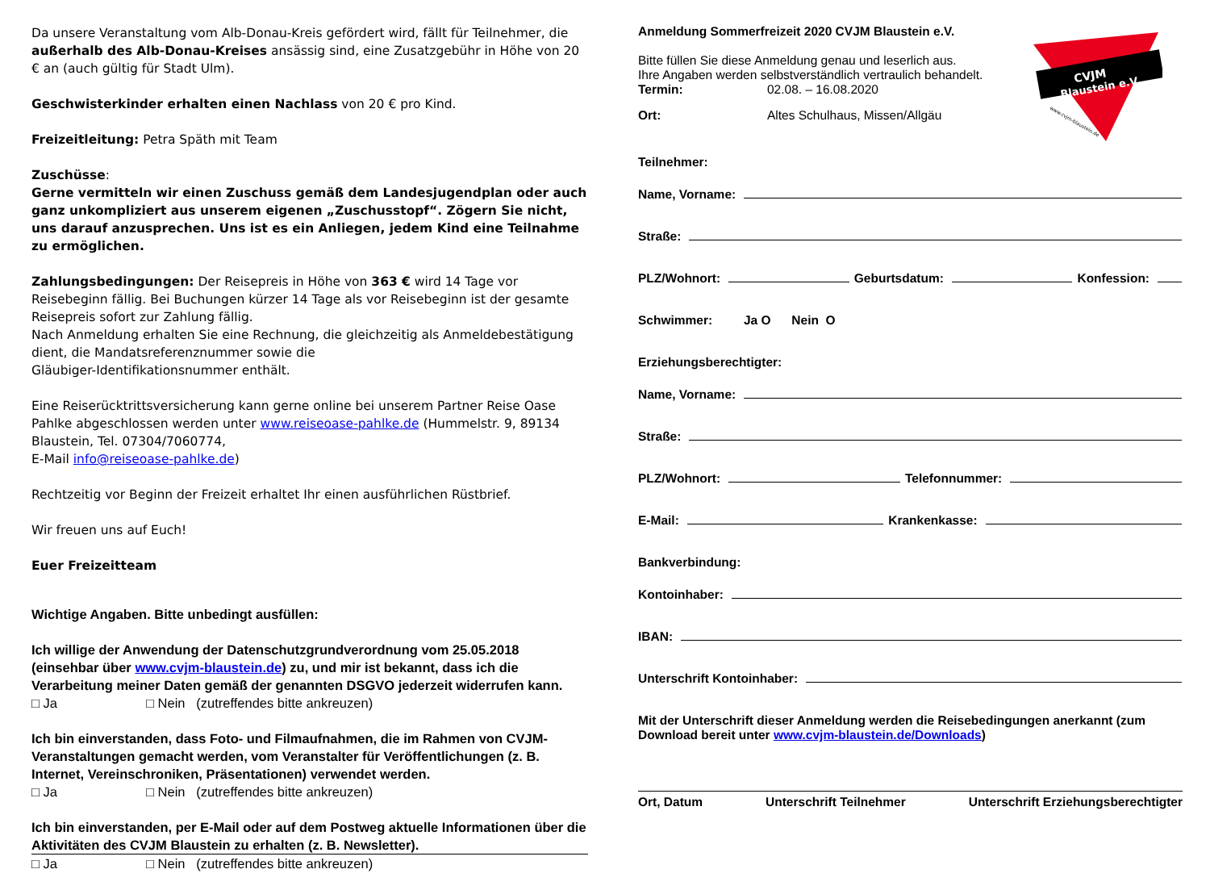Da unsere Veranstaltung vom Alb-Donau-Kreis gefördert wird, fällt für Teilnehmer, die außerhalb des Alb-Donau-Kreises ansässig sind, eine Zusatzgebühr in Höhe von 20 € an (auch gültig für Stadt Ulm).
Geschwisterkinder erhalten einen Nachlass von 20 € pro Kind.
Freizeitleitung: Petra Späth mit Team
Zuschüsse:
Gerne vermitteln wir einen Zuschuss gemäß dem Landesjugendplan oder auch ganz unkompliziert aus unserem eigenen „Zuschusstopf“. Zögern Sie nicht, uns darauf anzusprechen. Uns ist es ein Anliegen, jedem Kind eine Teilnahme zu ermöglichen.
Zahlungsbedingungen: Der Reisepreis in Höhe von 363 € wird 14 Tage vor Reisebeginn fällig. Bei Buchungen kürzer 14 Tage als vor Reisebeginn ist der gesamte Reisepreis sofort zur Zahlung fällig.
Nach Anmeldung erhalten Sie eine Rechnung, die gleichzeitig als Anmeldebestätigung dient, die Mandatsreferenznummer sowie die
Gläubiger-Identifikationsnummer enthält.
Eine Reiserücktrittsversicherung kann gerne online bei unserem Partner Reise Oase Pahlke abgeschlossen werden unter www.reiseoase-pahlke.de (Hummelstr. 9, 89134 Blaustein, Tel. 07304/7060774,
E-Mail info@reiseoase-pahlke.de)
Rechtzeitig vor Beginn der Freizeit erhaltet Ihr einen ausführlichen Rüstbrief.
Wir freuen uns auf Euch!
Euer Freizeitteam
Wichtige Angaben. Bitte unbedingt ausfüllen:
Ich willige der Anwendung der Datenschutzgrundverordnung vom 25.05.2018 (einsehbar über www.cvjm-blaustein.de) zu, und mir ist bekannt, dass ich die Verarbeitung meiner Daten gemäß der genannten DSGVO jederzeit widerrufen kann.
□ Ja □ Nein (zutreffendes bitte ankreuzen)
Ich bin einverstanden, dass Foto- und Filmaufnahmen, die im Rahmen von CVJM-Veranstaltungen gemacht werden, vom Veranstalter für Veröffentlichungen (z. B. Internet, Vereinschroniken, Präsentationen) verwendet werden.
□ Ja □ Nein (zutreffendes bitte ankreuzen)
Ich bin einverstanden, per E-Mail oder auf dem Postweg aktuelle Informationen über die Aktivitäten des CVJM Blaustein zu erhalten (z. B. Newsletter).
□ Ja □ Nein (zutreffendes bitte ankreuzen)
CVJM
Blaustein e.V.
www.cvjm-blaustein.de
Anmeldung Sommerfreizeit 2020 CVJM Blaustein e.V.
Bitte füllen Sie diese Anmeldung genau und leserlich aus.
Ihre Angaben werden selbstverständlich vertraulich behandelt.
Termin: 02.08. – 16.08.2020
Ort: Altes Schulhaus, Missen/Allgäu
Teilnehmer:
Name, Vorname:
Straße:
PLZ/Wohnort: Geburtsdatum: Konfession:
Schwimmer: Ja O Nein O
Erziehungsberechtigter:
Name, Vorname:
Straße:
PLZ/Wohnort: Telefonnummer:
E-Mail: Krankenkasse:
Bankverbindung:
Kontoinhaber:
IBAN:
Unterschrift Kontoinhaber:
Mit der Unterschrift dieser Anmeldung werden die Reisebedingungen anerkannt (zum Download bereit unter www.cvjm-blaustein.de/Downloads)
Ort, Datum Unterschrift Teilnehmer Unterschrift Erziehungsberechtigter